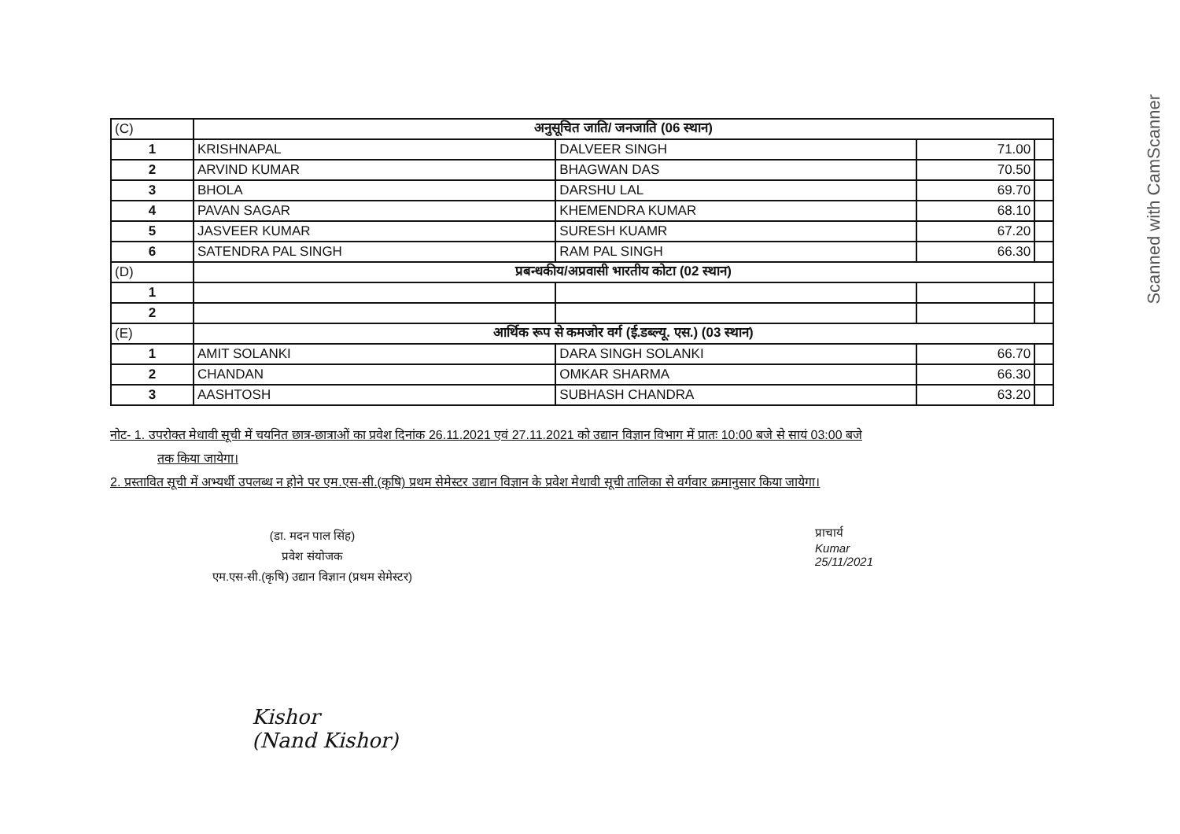Scanned with CamScanner
| (C) | अनुसूचित जाति/ जनजाति (06 स्थान) | | | |
| 1 | KRISHNAPAL | DALVEER SINGH | 71.00 | |
| 2 | ARVIND KUMAR | BHAGWAN DAS | 70.50 | |
| 3 | BHOLA | DARSHU LAL | 69.70 | |
| 4 | PAVAN SAGAR | KHEMENDRA KUMAR | 68.10 | |
| 5 | JASVEER KUMAR | SURESH KUAMR | 67.20 | |
| 6 | SATENDRA PAL SINGH | RAM PAL SINGH | 66.30 | |
| (D) | प्रबन्धकीय/अप्रवासी भारतीय कोटा (02 स्थान) | | | |
| 1 | | | | |
| 2 | | | | |
| (E) | आर्थिक रूप से कमजोर वर्ग (ई.डब्ल्यू. एस.) (03 स्थान) | | | |
| 1 | AMIT SOLANKI | DARA SINGH SOLANKI | 66.70 | |
| 2 | CHANDAN | OMKAR SHARMA | 66.30 | |
| 3 | AASHTOSH | SUBHASH CHANDRA | 63.20 | |
नोट- 1. उपरोक्त मेधावी सूची में चयनित छात्र-छात्राओं का प्रवेश दिनांक 26.11.2021 एवं 27.11.2021 को उद्यान विज्ञान विभाग में प्रातः 10:00 बजे से सायं 03:00 बजे
तक किया जायेगा।
2. प्रस्तावित सूची में अभ्यर्थी उपलब्ध न होने पर एम.एस-सी.(कृषि) प्रथम सेमेस्टर उद्यान विज्ञान के प्रवेश मेधावी सूची तालिका से वर्गवार क्रमानुसार किया जायेगा।
(डा. मदन पाल सिंह)
प्रवेश संयोजक
एम.एस-सी.(कृषि) उद्यान विज्ञान (प्रथम सेमेस्टर)
प्राचार्य
Kumar
25/11/2021
Kishor
(Nand Kishor)